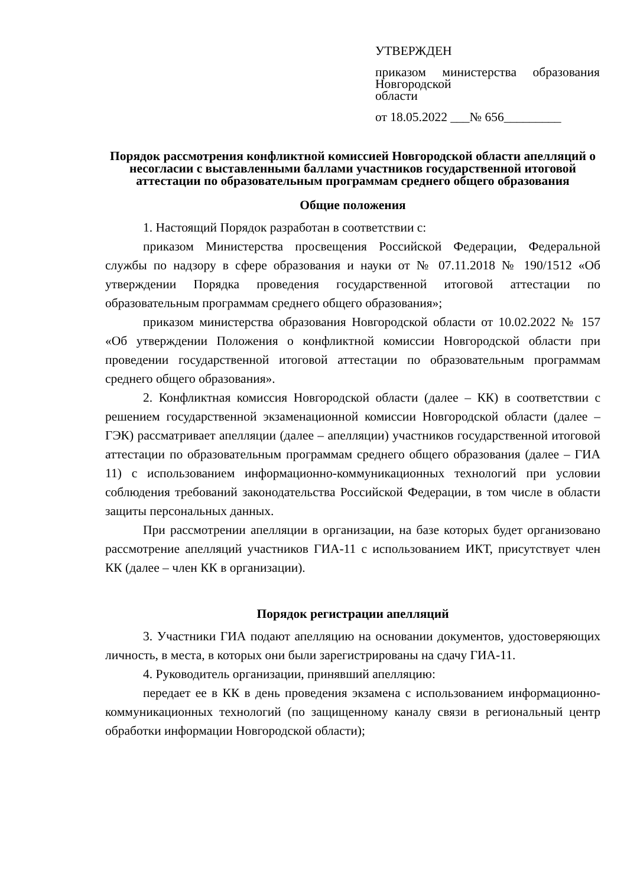УТВЕРЖДЕН
приказом министерства образования Новгородской
области
от 18.05.2022 ___№ 656_________
Порядок рассмотрения конфликтной комиссией Новгородской области апелляций о несогласии с выставленными баллами участников государственной итоговой аттестации по образовательным программам среднего общего образования
Общие положения
1. Настоящий Порядок разработан в соответствии с:
приказом Министерства просвещения Российской Федерации, Федеральной службы по надзору в сфере образования и науки от № 07.11.2018 № 190/1512 «Об утверждении Порядка проведения государственной итоговой аттестации по образовательным программам среднего общего образования»;
приказом министерства образования Новгородской области от 10.02.2022 № 157 «Об утверждении Положения о конфликтной комиссии Новгородской области при проведении государственной итоговой аттестации по образовательным программам среднего общего образования».
2. Конфликтная комиссия Новгородской области (далее – КК) в соответствии с решением государственной экзаменационной комиссии Новгородской области (далее – ГЭК) рассматривает апелляции (далее – апелляции) участников государственной итоговой аттестации по образовательным программам среднего общего образования (далее – ГИА 11) с использованием информационно-коммуникационных технологий при условии соблюдения требований законодательства Российской Федерации, в том числе в области защиты персональных данных.
При рассмотрении апелляции в организации, на базе которых будет организовано рассмотрение апелляций участников ГИА-11 с использованием ИКТ, присутствует член КК (далее – член КК в организации).
Порядок регистрации апелляций
3. Участники ГИА подают апелляцию на основании документов, удостоверяющих личность, в места, в которых они были зарегистрированы на сдачу ГИА-11.
4. Руководитель организации, принявший апелляцию:
передает ее в КК в день проведения экзамена с использованием информационно-коммуникационных технологий (по защищенному каналу связи в региональный центр обработки информации Новгородской области);